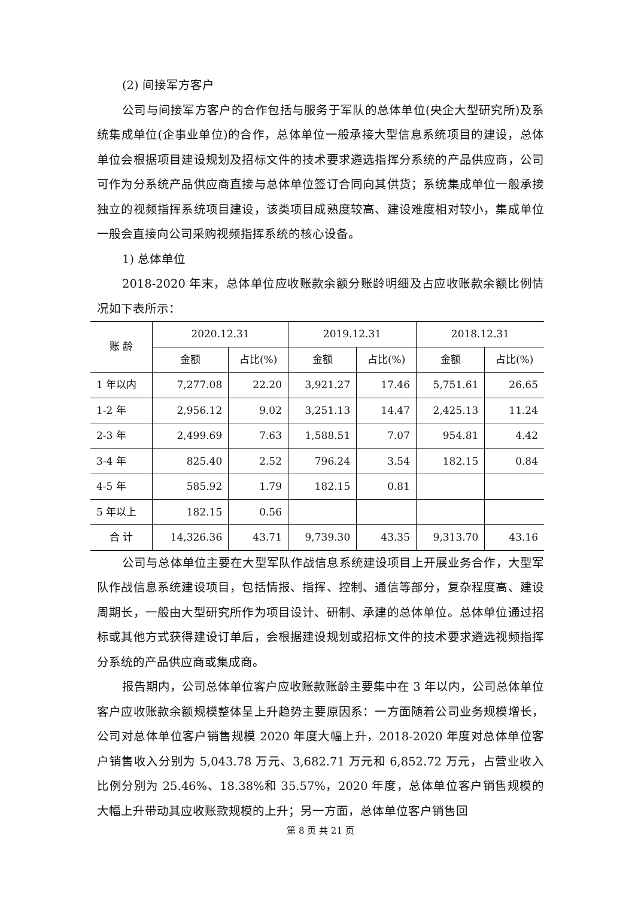(2) 间接军方客户
公司与间接军方客户的合作包括与服务于军队的总体单位(央企大型研究所)及系统集成单位(企事业单位)的合作，总体单位一般承接大型信息系统项目的建设，总体单位会根据项目建设规划及招标文件的技术要求遴选指挥分系统的产品供应商，公司可作为分系统产品供应商直接与总体单位签订合同向其供货；系统集成单位一般承接独立的视频指挥系统项目建设，该类项目成熟度较高、建设难度相对较小，集成单位一般会直接向公司采购视频指挥系统的核心设备。
1) 总体单位
2018-2020 年末，总体单位应收账款余额分账龄明细及占应收账款余额比例情况如下表所示：
| 账 龄 | 2020.12.31 | | 2019.12.31 | | 2018.12.31 | |
| --- | --- | --- | --- | --- | --- | --- |
| | 金额 | 占比(%) | 金额 | 占比(%) | 金额 | 占比(%) |
| 1 年以内 | 7,277.08 | 22.20 | 3,921.27 | 17.46 | 5,751.61 | 26.65 |
| 1-2 年 | 2,956.12 | 9.02 | 3,251.13 | 14.47 | 2,425.13 | 11.24 |
| 2-3 年 | 2,499.69 | 7.63 | 1,588.51 | 7.07 | 954.81 | 4.42 |
| 3-4 年 | 825.40 | 2.52 | 796.24 | 3.54 | 182.15 | 0.84 |
| 4-5 年 | 585.92 | 1.79 | 182.15 | 0.81 | | |
| 5 年以上 | 182.15 | 0.56 | | | | |
| 合 计 | 14,326.36 | 43.71 | 9,739.30 | 43.35 | 9,313.70 | 43.16 |
公司与总体单位主要在大型军队作战信息系统建设项目上开展业务合作，大型军队作战信息系统建设项目，包括情报、指挥、控制、通信等部分，复杂程度高、建设周期长，一般由大型研究所作为项目设计、研制、承建的总体单位。总体单位通过招标或其他方式获得建设订单后，会根据建设规划或招标文件的技术要求遴选视频指挥分系统的产品供应商或集成商。
报告期内，公司总体单位客户应收账款账龄主要集中在 3 年以内，公司总体单位客户应收账款余额规模整体呈上升趋势主要原因系：一方面随着公司业务规模增长，公司对总体单位客户销售规模 2020 年度大幅上升，2018-2020 年度对总体单位客户销售收入分别为 5,043.78 万元、3,682.71 万元和 6,852.72 万元，占营业收入比例分别为 25.46%、18.38%和 35.57%，2020 年度，总体单位客户销售规模的大幅上升带动其应收账款规模的上升；另一方面，总体单位客户销售回
第 8 页 共 21 页